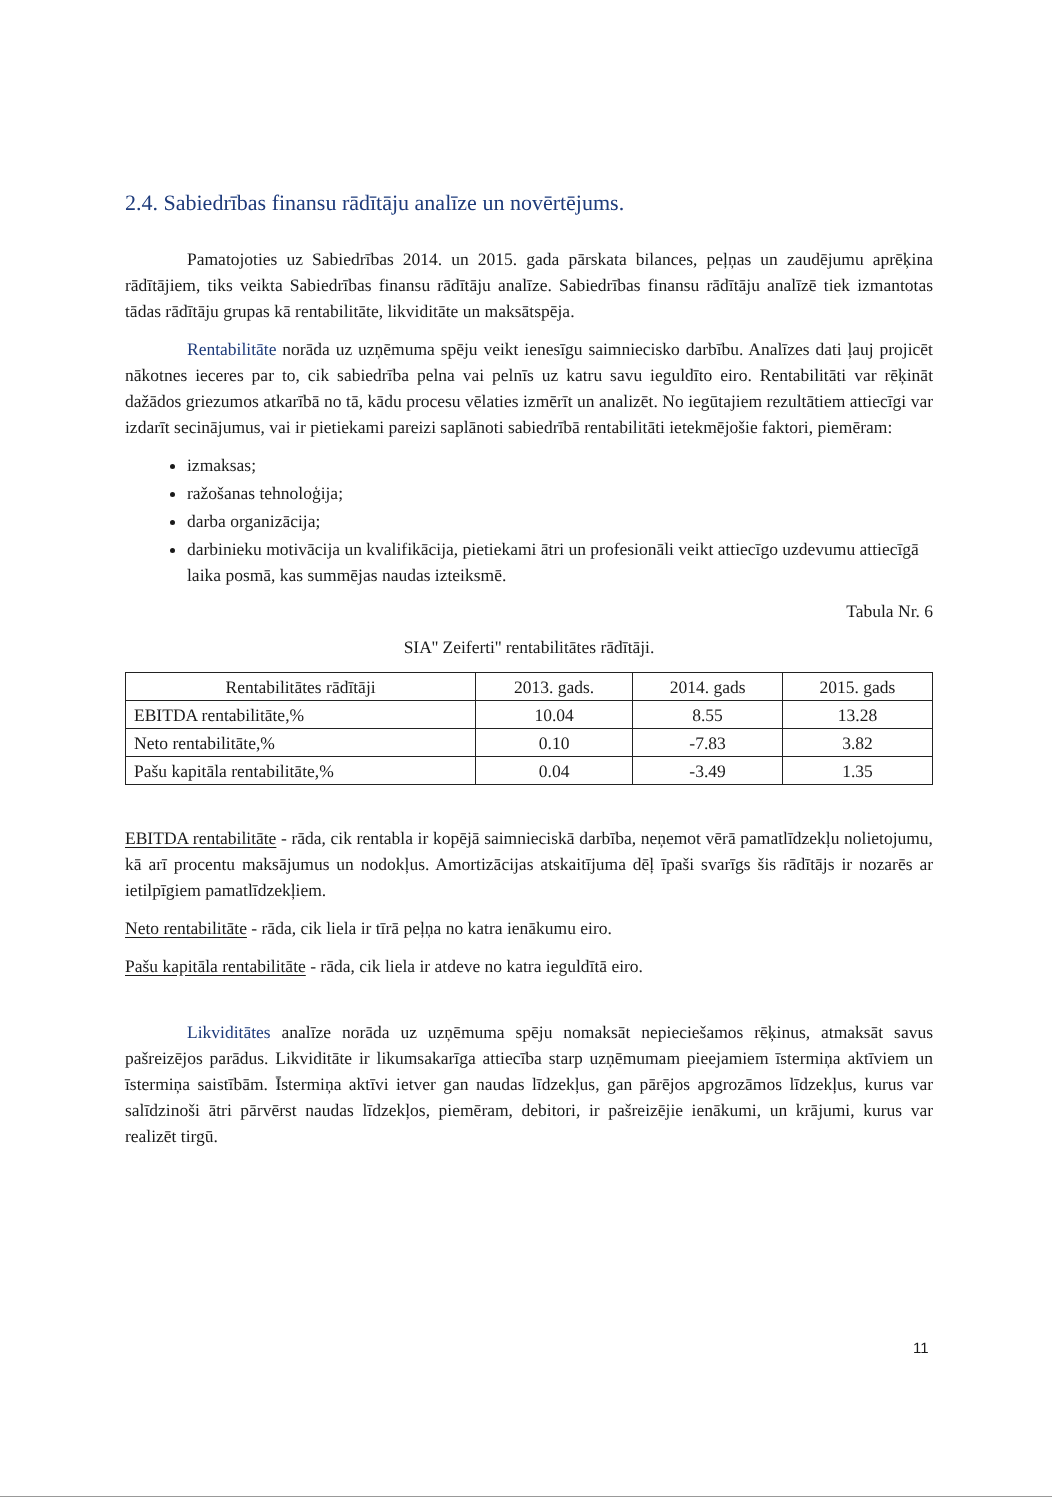2.4. Sabiedrības finansu rādītāju analīze un novērtējums.
Pamatojoties uz Sabiedrības 2014. un 2015. gada pārskata bilances, peļņas un zaudējumu aprēķina rādītājiem, tiks veikta Sabiedrības finansu rādītāju analīze. Sabiedrības finansu rādītāju analīzē tiek izmantotas tādas rādītāju grupas kā rentabilitāte, likviditāte un maksātspēja.
Rentabilitāte norāda uz uzņēmuma spēju veikt ienesīgu saimniecisko darbību. Analīzes dati ļauj projicēt nākotnes ieceres par to, cik sabiedrība pelna vai pelnīs uz katru savu ieguldīto eiro. Rentabilitāti var rēķināt dažādos griezumos atkarībā no tā, kādu procesu vēlaties izmērīt un analizēt. No iegūtajiem rezultātiem attiecīgi var izdarīt secinājumus, vai ir pietiekami pareizi saplānoti sabiedrībā rentabilitāti ietekmējošie faktori, piemēram:
izmaksas;
ražošanas tehnoloģija;
darba organizācija;
darbinieku motivācija un kvalifikācija, pietiekami ātri un profesionāli veikt attiecīgo uzdevumu attiecīgā laika posmā, kas summējas naudas izteiksmē.
Tabula Nr. 6
SIA'' Zeiferti'' rentabilitātes rādītāji.
| Rentabilitātes rādītāji | 2013. gads. | 2014. gads | 2015. gads |
| EBITDA rentabilitāte,% | 10.04 | 8.55 | 13.28 |
| Neto rentabilitāte,% | 0.10 | -7.83 | 3.82 |
| Pašu kapitāla rentabilitāte,% | 0.04 | -3.49 | 1.35 |
EBITDA rentabilitāte - rāda, cik rentabla ir kopējā saimnieciskā darbība, neņemot vērā pamatlīdzekļu nolietojumu, kā arī procentu maksājumus un nodokļus. Amortizācijas atskaitījuma dēļ īpaši svarīgs šis rādītājs ir nozarēs ar ietilpīgiem pamatlīdzekļiem.
Neto rentabilitāte - rāda, cik liela ir tīrā peļņa no katra ienākumu eiro.
Pašu kapitāla rentabilitāte - rāda, cik liela ir atdeve no katra ieguldītā eiro.
Likviditātes analīze norāda uz uzņēmuma spēju nomaksāt nepieciešamos rēķinus, atmaksāt savus pašreizējos parādus. Likviditāte ir likumsakarīga attiecība starp uzņēmumam pieejamiem īstermiņa aktīviem un īstermiņa saistībām. Īstermiņa aktīvi ietver gan naudas līdzekļus, gan pārējos apgrozāmos līdzekļus, kurus var salīdzinoši ātri pārvērst naudas līdzekļos, piemēram, debitori, ir pašreizējie ienākumi, un krājumi, kurus var realizēt tirgū.
11